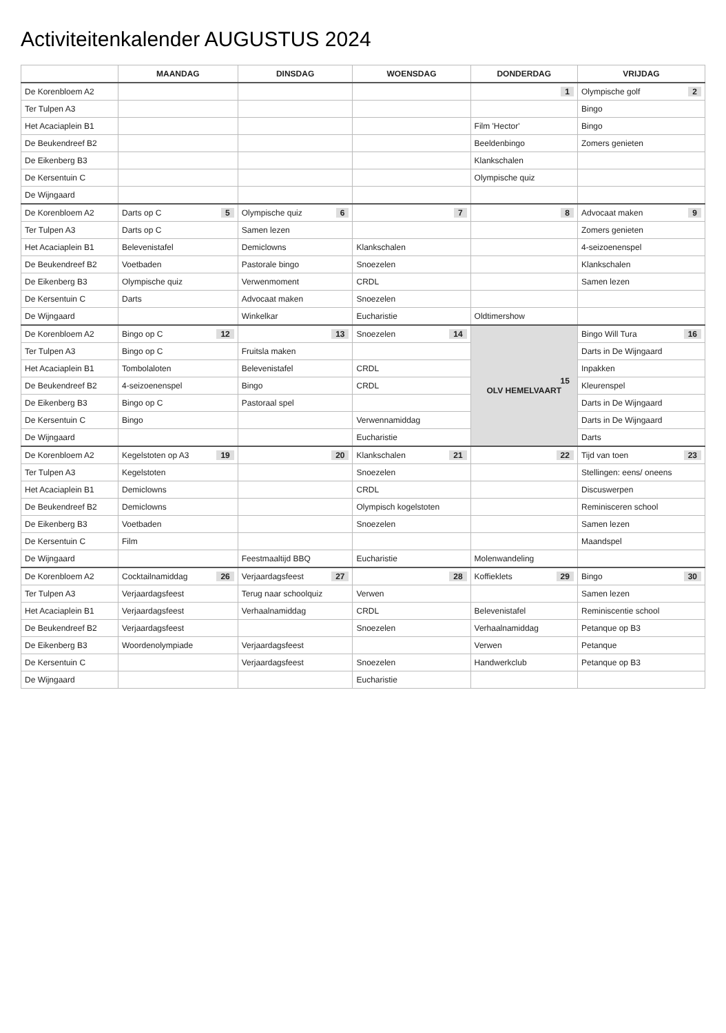Activiteitenkalender AUGUSTUS 2024
| | MAANDAG | DINSDAG | WOENSDAG | DONDERDAG | VRIJDAG |
| --- | --- | --- | --- | --- | --- |
| De Korenbloem A2 | | | | 1 | Olympische golf 2 |
| Ter Tulpen A3 | | | | | Bingo |
| Het Acaciaplein B1 | | | | Film 'Hector' | Bingo |
| De Beukendreef B2 | | | | Beeldenbingo | Zomers genieten |
| De Eikenberg B3 | | | | Klankschalen | |
| De Kersentuin C | | | | Olympische quiz | |
| De Wijngaard | | | | | |
| De Korenbloem A2 | Darts op C 5 | Olympische quiz 6 | 7 | 8 | Advocaat maken 9 |
| Ter Tulpen A3 | Darts op C | Samen lezen | | | Zomers genieten |
| Het Acaciaplein B1 | Belevenistafel | Demiclowns | Klankschalen | | 4-seizoenenspel |
| De Beukendreef B2 | Voetbaden | Pastorale bingo | Snoezelen | | Klankschalen |
| De Eikenberg B3 | Olympische quiz | Verwenmoment | CRDL | | Samen lezen |
| De Kersentuin C | Darts | Advocaat maken | Snoezelen | | |
| De Wijngaard | | Winkelkar | Eucharistie | Oldtimershow | |
| De Korenbloem A2 | Bingo op C 12 | 13 | Snoezelen 14 | 15 OLV HEMELVAART | Bingo Will Tura 16 |
| Ter Tulpen A3 | Bingo op C | Fruitsla maken | | | Darts in De Wijngaard |
| Het Acaciaplein B1 | Tombolaloten | Belevenistafel | CRDL | | Inpakken |
| De Beukendreef B2 | 4-seizoenenspel | Bingo | CRDL | | Kleurenspel |
| De Eikenberg B3 | Bingo op C | Pastoraal spel | | | Darts in De Wijngaard |
| De Kersentuin C | Bingo | | Verwennamiddag | | Darts in De Wijngaard |
| De Wijngaard | | | Eucharistie | | Darts |
| De Korenbloem A2 | Kegelstoten op A3 19 | 20 | Klankschalen 21 | 22 | Tijd van toen 23 |
| Ter Tulpen A3 | Kegelstoten | | Snoezelen | | Stellingen: eens/ oneens |
| Het Acaciaplein B1 | Demiclowns | | CRDL | | Discuswerpen |
| De Beukendreef B2 | Demiclowns | | Olympisch kogelstoten | | Reminisceren school |
| De Eikenberg B3 | Voetbaden | | Snoezelen | | Samen lezen |
| De Kersentuin C | Film | | | | Maandspel |
| De Wijngaard | | Feestmaaltijd BBQ | Eucharistie | Molenwandeling | |
| De Korenbloem A2 | Cocktailnamiddag 26 | Verjaardagsfeest 27 | 28 | Koffieklets 29 | Bingo 30 |
| Ter Tulpen A3 | Verjaardagsfeest | Terug naar schoolquiz | Verwen | | Samen lezen |
| Het Acaciaplein B1 | Verjaardagsfeest | Verhaalnamiddag | CRDL | Belevenistafel | Reminiscentie school |
| De Beukendreef B2 | Verjaardagsfeest | | Snoezelen | Verhaalnamiddag | Petanque op B3 |
| De Eikenberg B3 | Woordenolympiade | Verjaardagsfeest | | Verwen | Petanque |
| De Kersentuin C | | Verjaardagsfeest | Snoezelen | Handwerkclub | Petanque op B3 |
| De Wijngaard | | | Eucharistie | | |